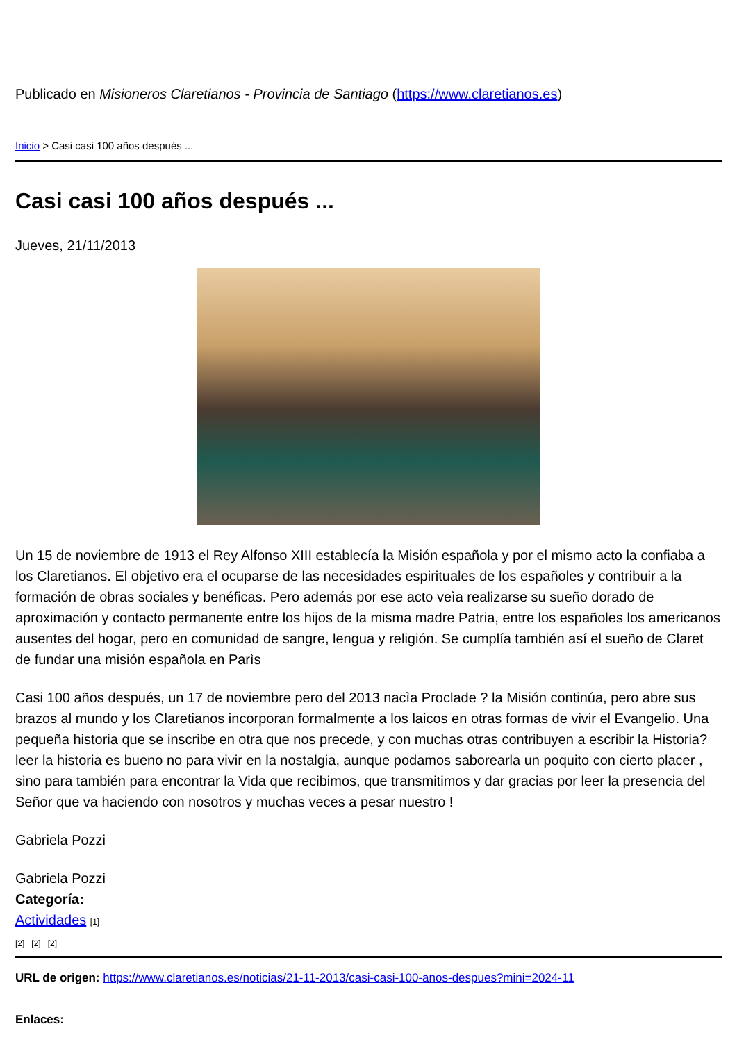Publicado en Misioneros Claretianos - Provincia de Santiago (https://www.claretianos.es)
Inicio > Casi casi 100 años después ...
Casi casi 100 años después ...
Jueves, 21/11/2013
Un 15 de noviembre de 1913 el Rey Alfonso XIII establecía la Misión española y por el mismo acto la confiaba a los Claretianos. El objetivo era el ocuparse de las necesidades espirituales de los españoles y contribuir a la formación de obras sociales y benéficas. Pero además por ese acto veìa realizarse su sueño dorado de aproximación y contacto permanente entre los hijos de la misma madre Patria, entre los españoles los americanos ausentes del hogar, pero en comunidad de sangre, lengua y religión. Se cumplía también así el sueño de Claret de fundar una misión española en Parìs
Casi 100 años después, un 17 de noviembre pero del 2013 nacìa Proclade ? la Misión continúa, pero abre sus brazos al mundo y los Claretianos incorporan formalmente a los laicos en otras formas de vivir el Evangelio. Una pequeña historia que se inscribe en otra que nos precede, y con muchas otras contribuyen a escribir la Historia? leer la historia es bueno no para vivir en la nostalgia, aunque podamos saborearla un poquito con cierto placer , sino para también para encontrar la Vida que recibimos, que transmitimos y dar gracias por leer la presencia del Señor que va haciendo con nosotros y muchas veces a pesar nuestro !
Gabriela Pozzi
Gabriela Pozzi
Categoría:
Actividades [1]
[2] [2] [2]
URL de origen: https://www.claretianos.es/noticias/21-11-2013/casi-casi-100-anos-despues?mini=2024-11
Enlaces: